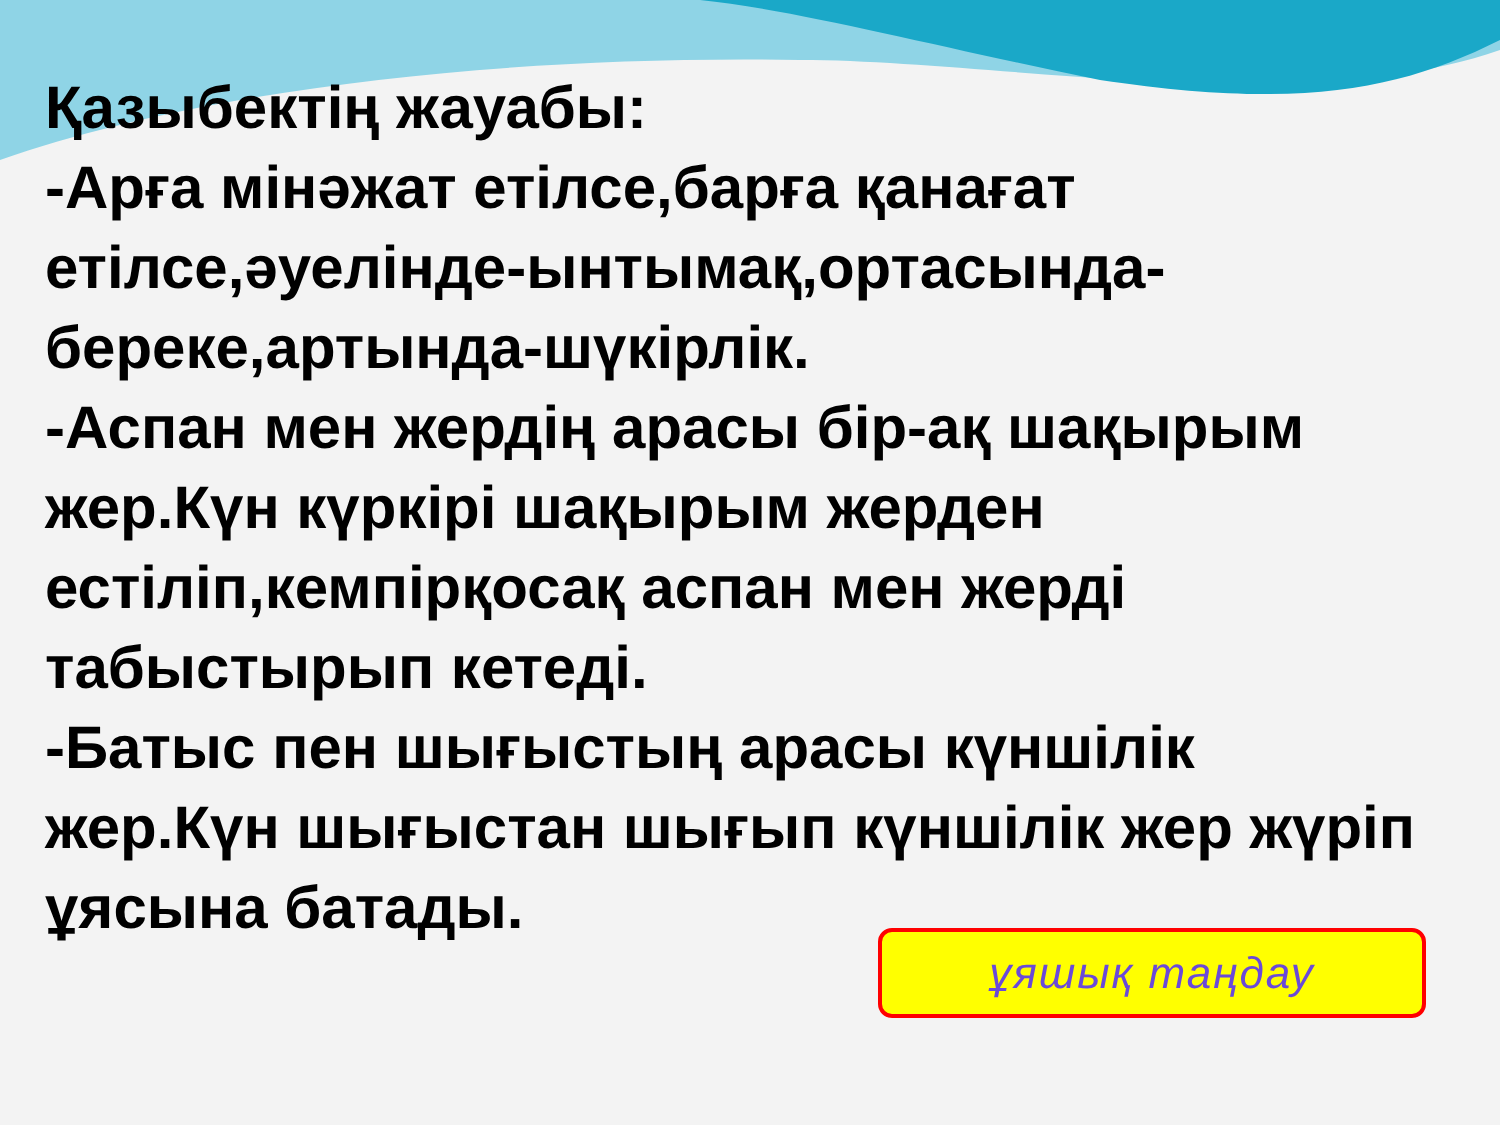Қазыбектің жауабы:
-Арға мінәжат етілсе,барға қанағат етілсе,әуелінде-ынтымақ,ортасында-береке,артында-шүкірлік.
-Аспан мен жердің арасы бір-ақ шақырым жер.Күн күркірі шақырым жерден естіліп,кемпірқосақ аспан мен жерді табыстырып кетеді.
-Батыс пен шығыстың арасы күншілік жер.Күн шығыстан шығып күншілік жер жүріп ұясына батады.
ұяшық таңдау